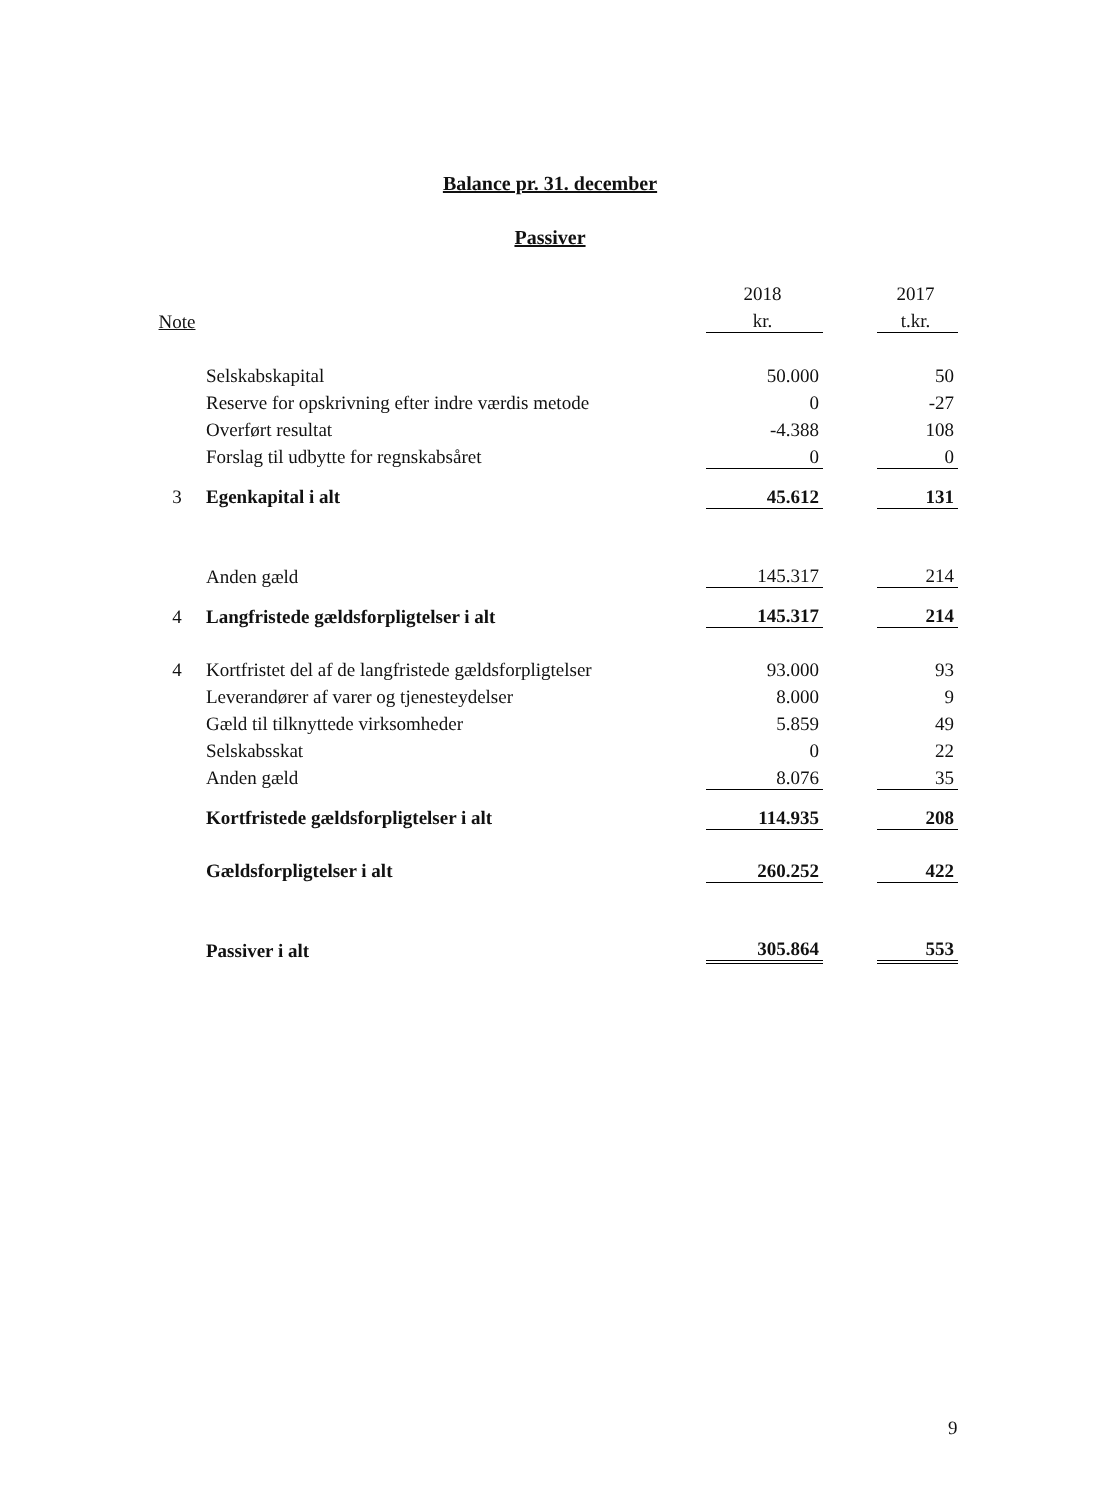Balance pr. 31. december
Passiver
| | | 2018 | | 2017 |
| Note | | kr. | | t.kr. |
| | Selskabskapital | 50.000 | | 50 |
| | Reserve for opskrivning efter indre værdis metode | 0 | | -27 |
| | Overført resultat | -4.388 | | 108 |
| | Forslag til udbytte for regnskabsåret | 0 | | 0 |
| 3 | Egenkapital i alt | 45.612 | | 131 |
| | Anden gæld | 145.317 | | 214 |
| 4 | Langfristede gældsforpligtelser i alt | 145.317 | | 214 |
| 4 | Kortfristet del af de langfristede gældsforpligtelser | 93.000 | | 93 |
| | Leverandører af varer og tjenesteydelser | 8.000 | | 9 |
| | Gæld til tilknyttede virksomheder | 5.859 | | 49 |
| | Selskabsskat | 0 | | 22 |
| | Anden gæld | 8.076 | | 35 |
| | Kortfristede gældsforpligtelser i alt | 114.935 | | 208 |
| | Gældsforpligtelser i alt | 260.252 | | 422 |
| | Passiver i alt | 305.864 | | 553 |
9